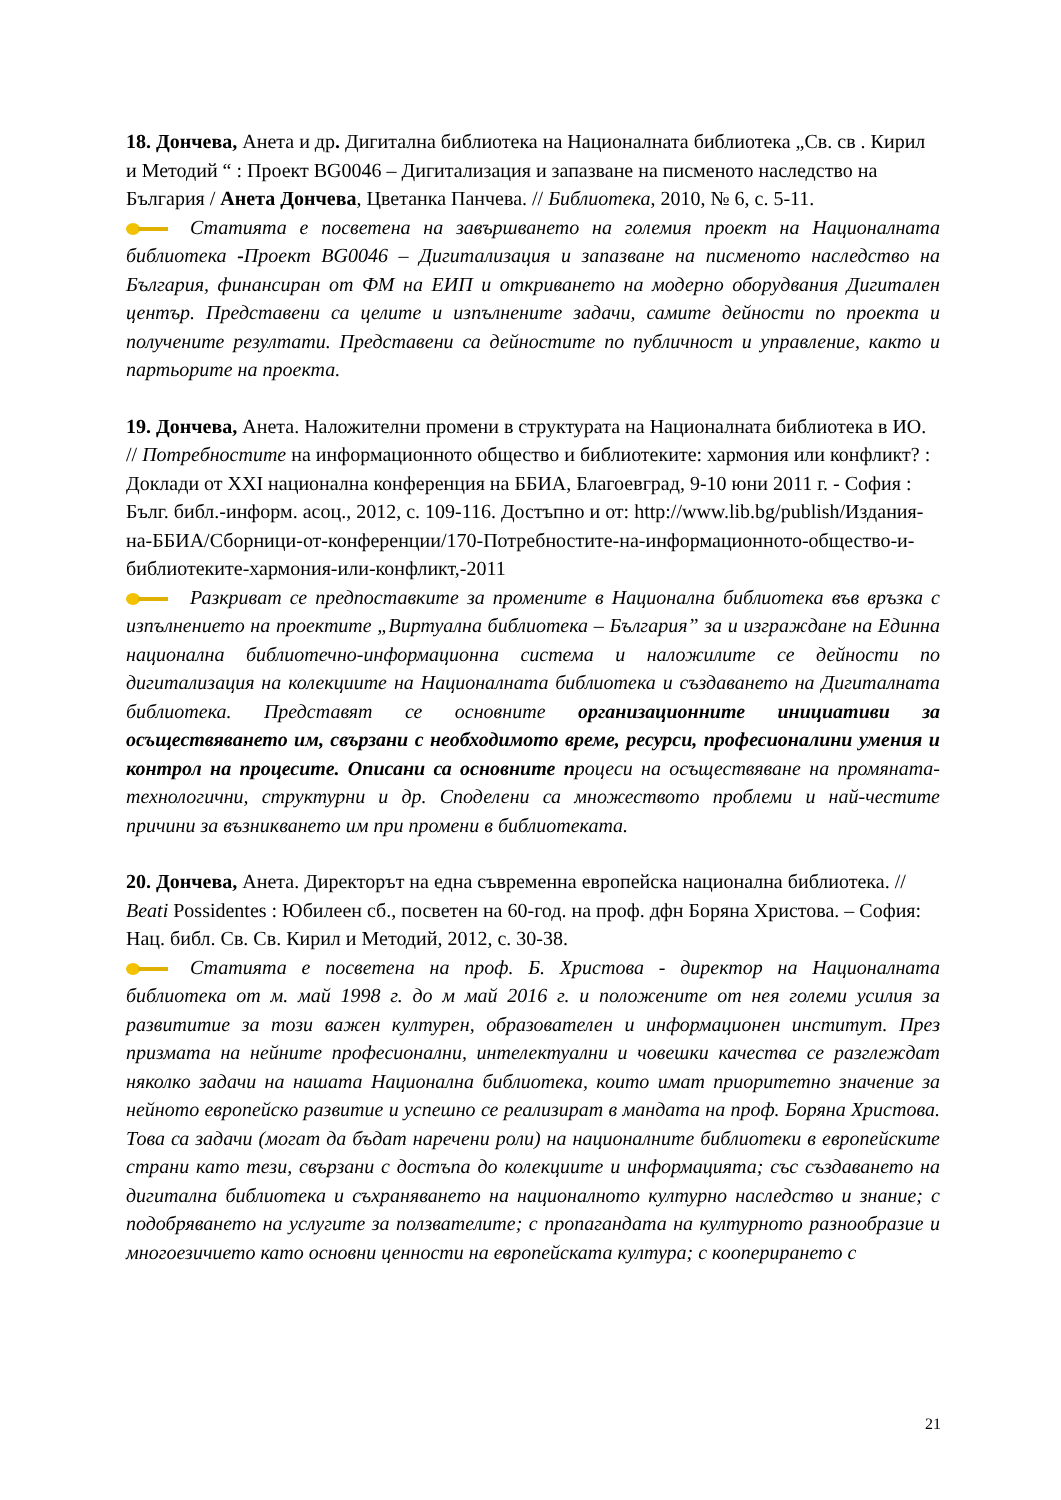18. Дончева, Анета и др. Дигитална библиотека на Националната библиотека „Св. св . Кирил и Методий “ : Проект BG0046 – Дигитализация и запазване на писменото наследство на България / Анета Дончева, Цветанка Панчева. // Библиотека, 2010, № 6, с. 5-11.
Статията е посветена на завършването на големия проект на Националната библиотека -Проект BG0046 – Дигитализация и запазване на писменото наследство на България, финансиран от ФМ на ЕИП и откриването на модерно оборудвания Дигитален център. Представени са целите и изпълнените задачи, самите дейности по проекта и получените резултати. Представени са дейностите по публичност и управление, както и партьорите на проекта.
19. Дончева, Анета. Наложителни промени в структурата на Националната библиотека в ИО. // Потребностите на информационното общество и библиотеките: хармония или конфликт? : Доклади от XXI национална конференция на ББИА, Благоевград, 9-10 юни 2011 г. - София : Бълг. библ.-информ. асоц., 2012, с. 109-116. Достъпно и от: http://www.lib.bg/publish/Издания-на-ББИА/Сборници-от-конференции/170-Потребностите-на-информационното-общество-и-библиотеките-хармония-или-конфликт,-2011
Разкриват се предпоставките за промените в Национална библиотека във връзка с изпълнението на проектите „Виртуална библиотека – България” за и изграждане на Единна национална библиотечно-информационна система и наложилите се дейности по дигитализация на колекциите на Националната библиотека и създаването на Дигиталната библиотека. Представят се основните организационните инициативи за осъществяването им, свързани с необходимото време, ресурси, професионалини умения и контрол на процесите. Описани са основните процеси на осъществяване на промяната- технологични, структурни и др. Споделени са множеството проблеми и най-честите причини за възникването им при промени в библиотеката.
20. Дончева, Анета. Директорът на една съвременна европейска национална библиотека. // Beati Possidentes : Юбилеен сб., посветен на 60-год. на проф. дфн Боряна Христова. – София: Нац. библ. Св. Св. Кирил и Методий, 2012, с. 30-38.
Статията е посветена на проф. Б. Христова - директор на Националната библиотека от м. май 1998 г. до м май 2016 г. и положените от нея големи усилия за развититие за този важен културен, образователен и информационен институт. През призмата на нейните професионални, интелектуални и човешки качества се разглеждат няколко задачи на нашата Национална библиотека, които имат приоритетно значение за нейното европейско развитие и успешно се реализират в мандата на проф. Боряна Христова. Това са задачи (могат да бъдат наречени роли) на националните библиотеки в европейските страни като тези, свързани с достъпа до колекциите и информацията; със създаването на дигитална библиотека и съхраняването на националното културно наследство и знание; с подобряването на услугите за ползвателите; с пропагандата на културното разнообразие и многоезичието като основни ценности на европейската култура; с кооперирането с
21